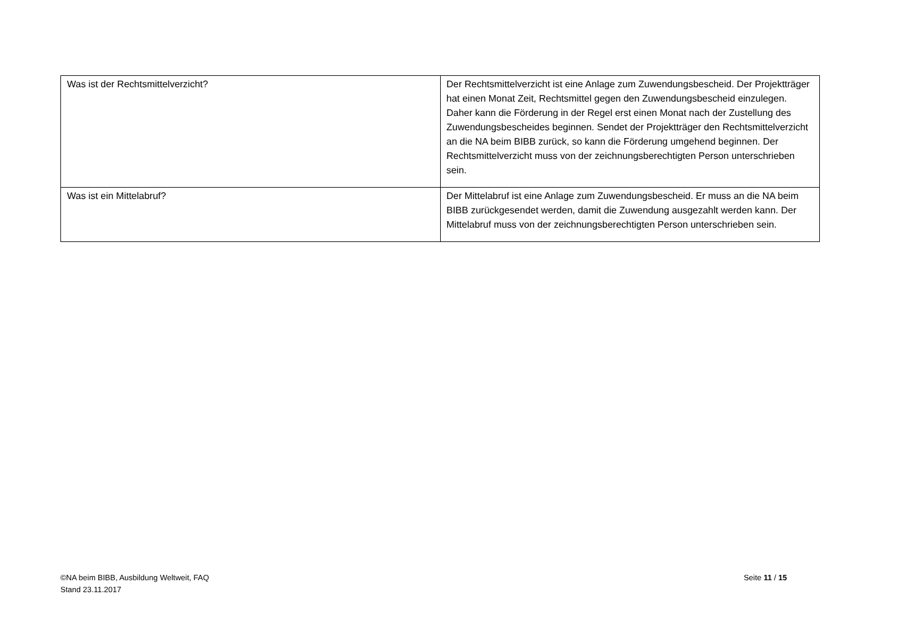| Was ist der Rechtsmittelverzicht? | Der Rechtsmittelverzicht ist eine Anlage zum Zuwendungsbescheid. Der Projektträger hat einen Monat Zeit, Rechtsmittel gegen den Zuwendungsbescheid einzulegen. Daher kann die Förderung in der Regel erst einen Monat nach der Zustellung des Zuwendungsbescheides beginnen. Sendet der Projektträger den Rechtsmittelverzicht an die NA beim BIBB zurück, so kann die Förderung umgehend beginnen. Der Rechtsmittelverzicht muss von der zeichnungsberechtigten Person unterschrieben sein. |
| Was ist ein Mittelabruf? | Der Mittelabruf ist eine Anlage zum Zuwendungsbescheid. Er muss an die NA beim BIBB zurückgesendet werden, damit die Zuwendung ausgezahlt werden kann. Der Mittelabruf muss von der zeichnungsberechtigten Person unterschrieben sein. |
©NA beim BIBB, Ausbildung Weltweit, FAQ
Stand 23.11.2017
Seite 11 / 15